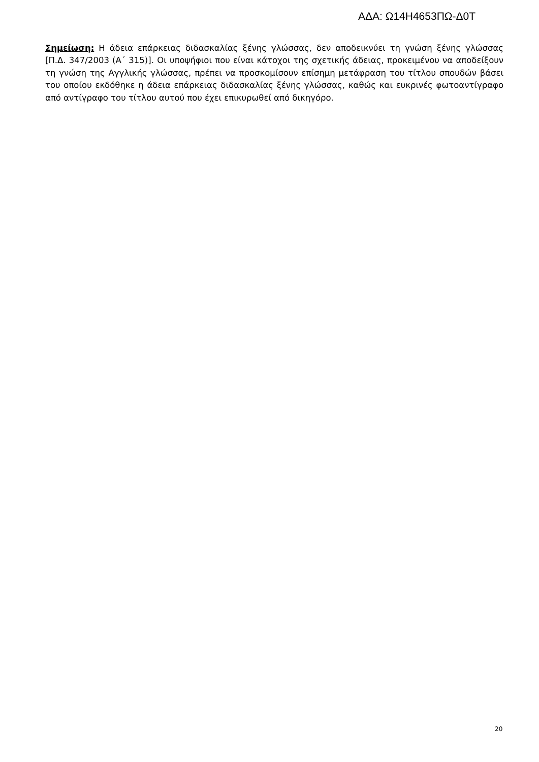ΑΔΑ: Ω14Η4653ΠΩ-Δ0Τ
Σημείωση: Η άδεια επάρκειας διδασκαλίας ξένης γλώσσας, δεν αποδεικνύει τη γνώση ξένης γλώσσας [Π.Δ. 347/2003 (Α΄ 315)]. Οι υποψήφιοι που είναι κάτοχοι της σχετικής άδειας, προκειμένου να αποδείξουν τη γνώση της Αγγλικής γλώσσας, πρέπει να προσκομίσουν επίσημη μετάφραση του τίτλου σπουδών βάσει του οποίου εκδόθηκε η άδεια επάρκειας διδασκαλίας ξένης γλώσσας, καθώς και ευκρινές φωτοαντίγραφο από αντίγραφο του τίτλου αυτού που έχει επικυρωθεί από δικηγόρο.
20